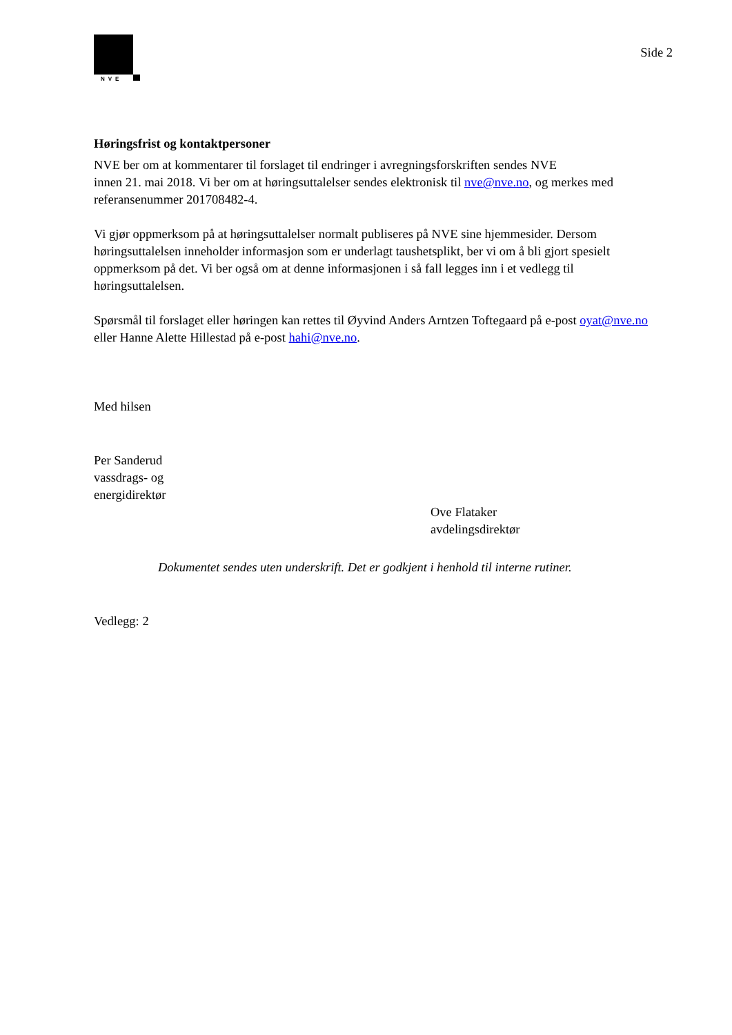NVE
Side 2
Høringsfrist og kontaktpersoner
NVE ber om at kommentarer til forslaget til endringer i avregningsforskriften sendes NVE
innen 21. mai 2018. Vi ber om at høringsuttalelser sendes elektronisk til nve@nve.no, og merkes med referansenummer 201708482-4.
Vi gjør oppmerksom på at høringsuttalelser normalt publiseres på NVE sine hjemmesider. Dersom høringsuttalelsen inneholder informasjon som er underlagt taushetsplikt, ber vi om å bli gjort spesielt oppmerksom på det. Vi ber også om at denne informasjonen i så fall legges inn i et vedlegg til høringsuttalelsen.
Spørsmål til forslaget eller høringen kan rettes til Øyvind Anders Arntzen Toftegaard på e-post oyat@nve.no eller Hanne Alette Hillestad på e-post hahi@nve.no.
Med hilsen
Per Sanderud
vassdrags- og
energidirektør
Ove Flataker
avdelingsdirektør
Dokumentet sendes uten underskrift. Det er godkjent i henhold til interne rutiner.
Vedlegg: 2